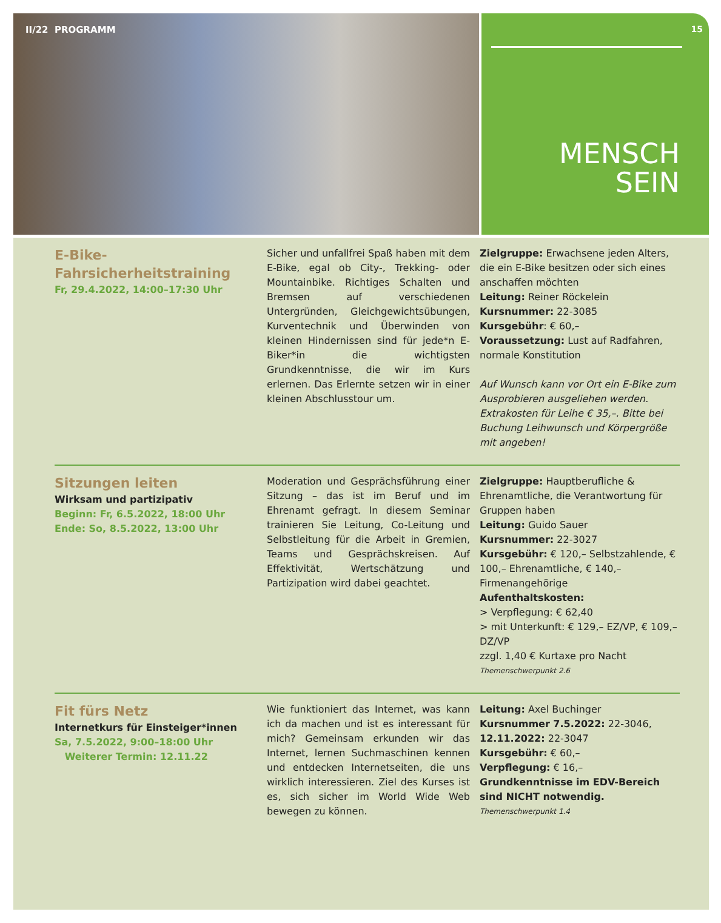II/22 PROGRAMM 15
MENSCH
SEIN
E-Bike-Fahrsicherheitstraining
Fr, 29.4.2022, 14:00–17:30 Uhr
Sicher und unfallfrei Spaß haben mit dem E-Bike, egal ob City-, Trekking- oder Mountainbike. Richtiges Schalten und Bremsen auf verschiedenen Untergründen, Gleichgewichtsübungen, Kurventechnik und Überwinden von kleinen Hindernissen sind für jede*n E-Biker*in die wichtigsten Grundkenntnisse, die wir im Kurs erlernen. Das Erlernte setzen wir in einer kleinen Abschlusstour um.
Zielgruppe: Erwachsene jeden Alters, die ein E-Bike besitzen oder sich eines anschaffen möchten
Leitung: Reiner Röckelein
Kursnummer: 22-3085
Kursgebühr: € 60,–
Voraussetzung: Lust auf Radfahren, normale Konstitution
Auf Wunsch kann vor Ort ein E-Bike zum Ausprobieren ausgeliehen werden. Extrakosten für Leihe € 35,–. Bitte bei Buchung Leihwunsch und Körpergröße mit angeben!
Sitzungen leiten
Wirksam und partizipativ
Beginn: Fr, 6.5.2022, 18:00 Uhr
Ende: So, 8.5.2022, 13:00 Uhr
Moderation und Gesprächsführung einer Sitzung – das ist im Beruf und im Ehrenamt gefragt. In diesem Seminar trainieren Sie Leitung, Co-Leitung und Selbstleitung für die Arbeit in Gremien, Teams und Gesprächskreisen. Auf Effektivität, Wertschätzung und Partizipation wird dabei geachtet.
Zielgruppe: Hauptberufliche & Ehrenamtliche, die Verantwortung für Gruppen haben
Leitung: Guido Sauer
Kursnummer: 22-3027
Kursgebühr: € 120,– Selbstzahlende, € 100,– Ehrenamtliche, € 140,– Firmenangehörige
Aufenthaltskosten:
> Verpflegung: € 62,40
> mit Unterkunft: € 129,– EZ/VP, € 109,– DZ/VP
zzgl. 1,40 € Kurtaxe pro Nacht
Themenschwerpunkt 2.6
Fit fürs Netz
Internetkurs für Einsteiger*innen
Sa, 7.5.2022, 9:00–18:00 Uhr
Weiterer Termin: 12.11.22
Wie funktioniert das Internet, was kann ich da machen und ist es interessant für mich? Gemeinsam erkunden wir das Internet, lernen Suchmaschinen kennen und entdecken Internetseiten, die uns wirklich interessieren. Ziel des Kurses ist es, sich sicher im World Wide Web bewegen zu können.
Leitung: Axel Buchinger
Kursnummer 7.5.2022: 22-3046, 12.11.2022: 22-3047
Kursgebühr: € 60,–
Verpflegung: € 16,–
Grundkenntnisse im EDV-Bereich sind NICHT notwendig.
Themenschwerpunkt 1.4